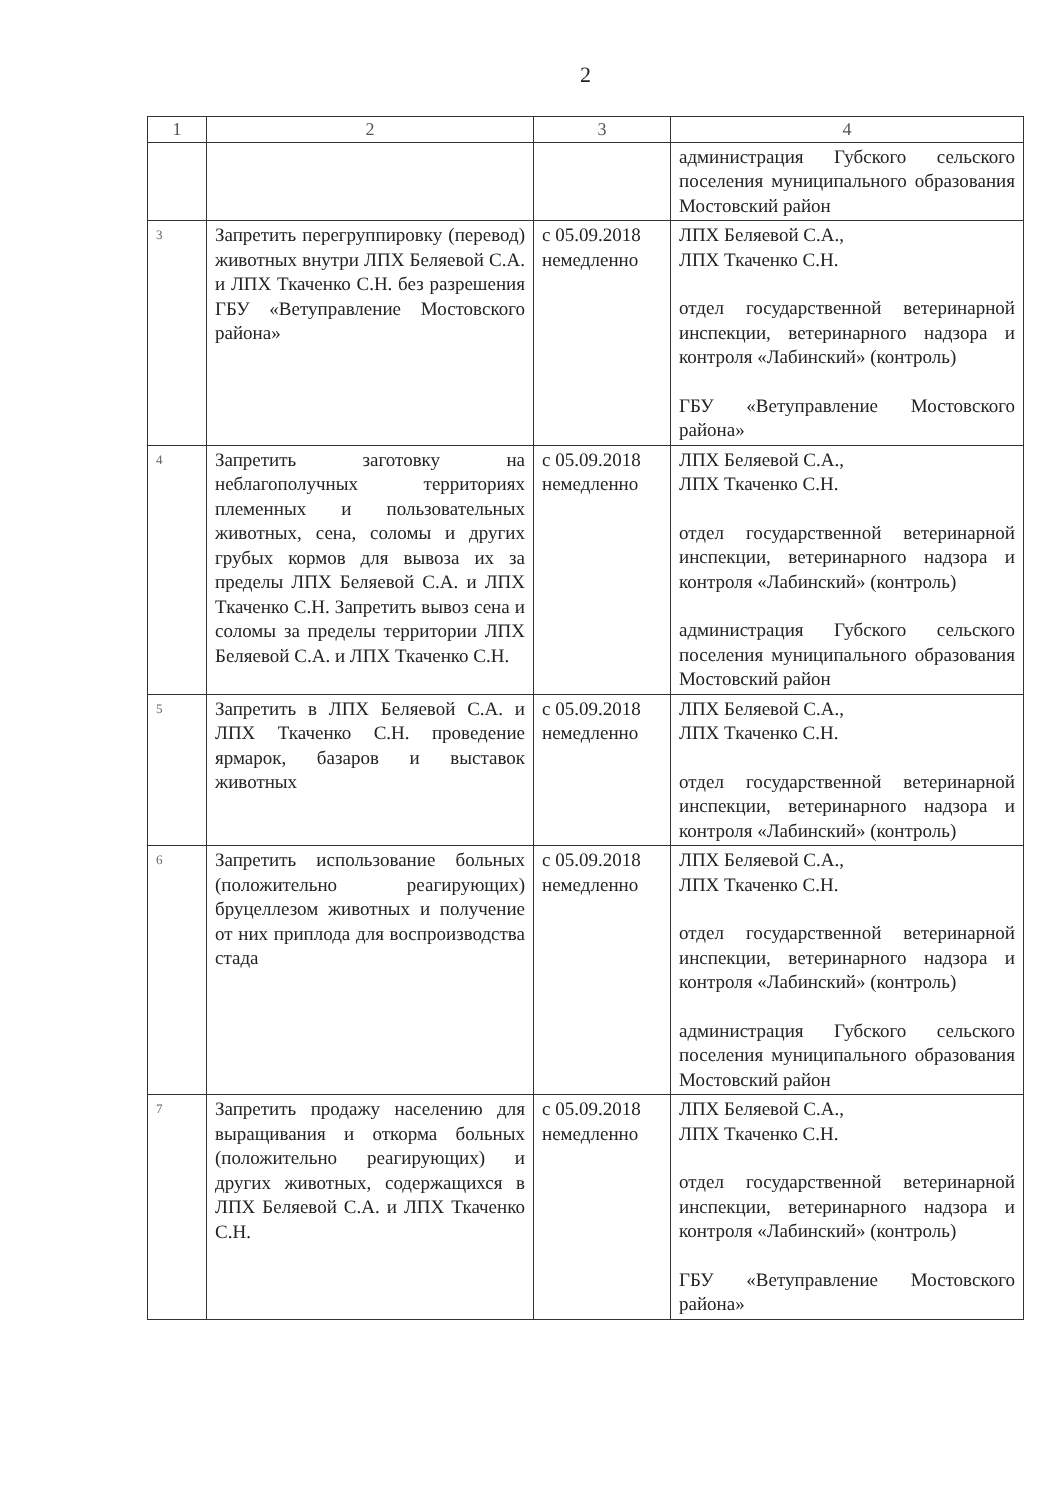2
| 1 | 2 | 3 | 4 |
| --- | --- | --- | --- |
| | | | администрация Губского сельского поселения муниципального образования Мостовский район |
| 3 | Запретить перегруппировку (перевод) животных внутри ЛПХ Беляевой С.А. и ЛПХ Ткаченко С.Н. без разрешения ГБУ «Ветуправление Мостовского района» | с 05.09.2018 немедленно | ЛПХ Беляевой С.А., ЛПХ Ткаченко С.Н. отдел государственной ветеринарной инспекции, ветеринарного надзора и контроля «Лабинский» (контроль) ГБУ «Ветуправление Мостовского района» |
| 4 | Запретить заготовку на неблагополучных территориях племенных и пользовательных животных, сена, соломы и других грубых кормов для вывоза их за пределы ЛПХ Беляевой С.А. и ЛПХ Ткаченко С.Н. Запретить вывоз сена и соломы за пределы территории ЛПХ Беляевой С.А. и ЛПХ Ткаченко С.Н. | с 05.09.2018 немедленно | ЛПХ Беляевой С.А., ЛПХ Ткаченко С.Н. отдел государственной ветеринарной инспекции, ветеринарного надзора и контроля «Лабинский» (контроль) администрация Губского сельского поселения муниципального образования Мостовский район |
| 5 | Запретить в ЛПХ Беляевой С.А. и ЛПХ Ткаченко С.Н. проведение ярмарок, базаров и выставок животных | с 05.09.2018 немедленно | ЛПХ Беляевой С.А., ЛПХ Ткаченко С.Н. отдел государственной ветеринарной инспекции, ветеринарного надзора и контроля «Лабинский» (контроль) |
| 6 | Запретить использование больных (положительно реагирующих) бруцеллезом животных и получение от них приплода для воспроизводства стада | с 05.09.2018 немедленно | ЛПХ Беляевой С.А., ЛПХ Ткаченко С.Н. отдел государственной ветеринарной инспекции, ветеринарного надзора и контроля «Лабинский» (контроль) администрация Губского сельского поселения муниципального образования Мостовский район |
| 7 | Запретить продажу населению для выращивания и откорма больных (положительно реагирующих) и других животных, содержащихся в ЛПХ Беляевой С.А. и ЛПХ Ткаченко С.Н. | с 05.09.2018 немедленно | ЛПХ Беляевой С.А., ЛПХ Ткаченко С.Н. отдел государственной ветеринарной инспекции, ветеринарного надзора и контроля «Лабинский» (контроль) ГБУ «Ветуправление Мостовского района» |